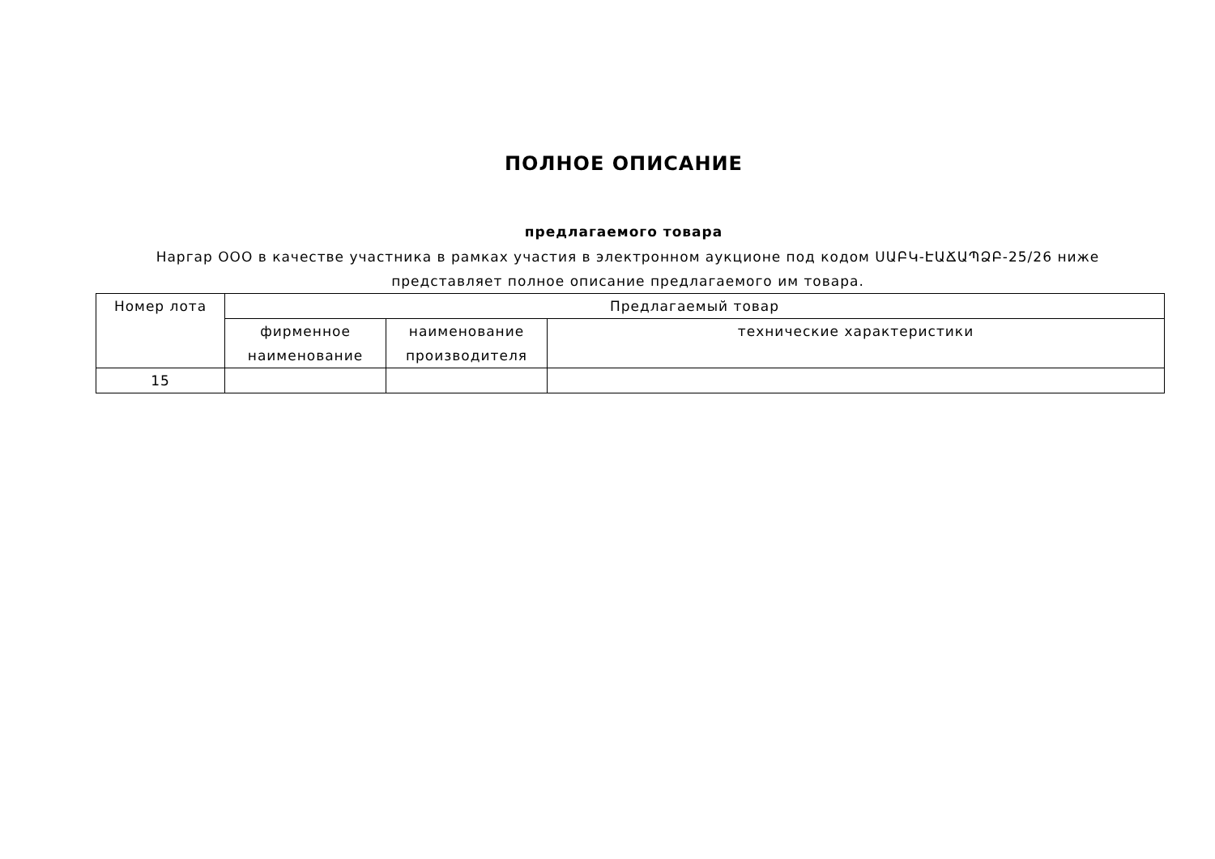ПОЛНОЕ ОПИСАНИЕ
предлагаемого товара
Наргар ООО в качестве участника в рамках участия в электронном аукционе под кодом ՍԱԲԿ-ԷԱՃԱՊՁԲ-25/26 ниже представляет полное описание предлагаемого им товара.
| Номер лота | Предлагаемый товар | | |
| --- | --- | --- | --- |
| | фирменное наименование | наименование производителя | технические характеристики |
| 15 | | | |